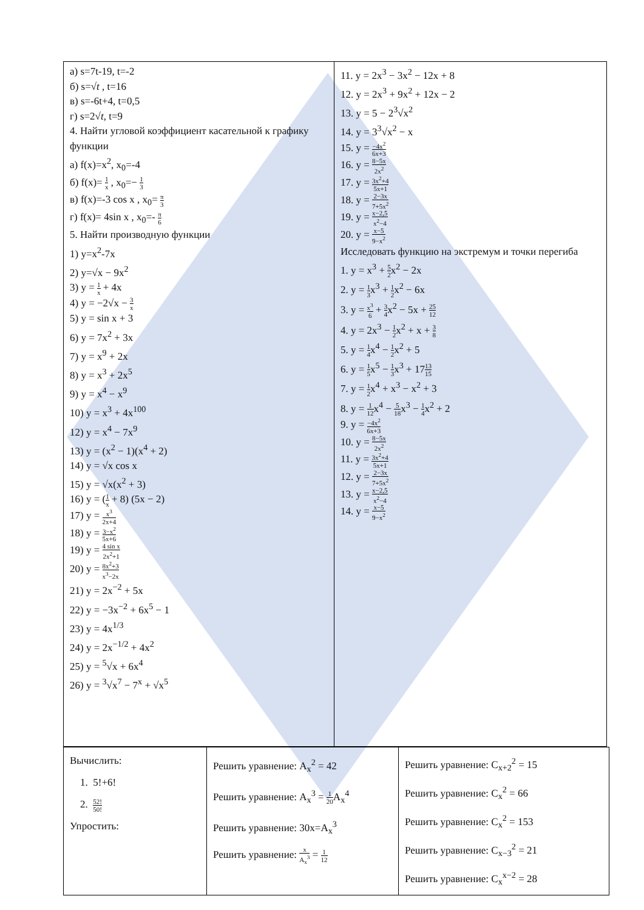| а) s=7t-19, t=-2 б) s=√ t , t=16 в) s=-6t+4, t=0,5 г) s=2√ t , t=9 4. Найти угловой коэффициент касательной к графику функции а) f(x)=x<sup>2</sup>, x<sub>0</sub>=-4 б) f(x)= 1 x , x<sub>0</sub>=− 1 3 в) f(x)=-3 cos x , x<sub>0</sub>= π 3 г) f(x)= 4sin x , x<sub>0</sub>=- π 6 5. Найти производную функции 1) y=x<sup>2</sup>-7x 2) y=√x − 9x<sup>2</sup> 3) y = 1 x + 4x 4) y = −2√x − 3 x 5) y = sin x + 3 6) y = 7x<sup>2</sup> + 3x 7) y = x<sup>9</sup> + 2x 8) y = x<sup>3</sup> + 2x<sup>5</sup> 9) y = x<sup>4</sup> − x<sup>9</sup> 10) y = x<sup>3</sup> + 4x<sup>100</sup> 12) y = x<sup>4</sup> − 7x<sup>9</sup> 13) y = (x<sup>2</sup> − 1)(x<sup>4</sup> + 2) 14) y = √x cos x 15) y = √x(x<sup>2</sup> + 3) 16) y = ( 1 x + 8) (5x − 2) 17) y = x<sup>3</sup> 2x+4 18) y = 3−x<sup>2</sup> 5x+6 19) y = 4 sin x 2x<sup>2</sup>+1 20) y = 8x<sup>2</sup>+3 x<sup>3</sup>−2x 21) y = 2x<sup>−2</sup> + 5x 22) y = −3x<sup>−2</sup> + 6x<sup>5</sup> − 1 23) y = 4x<sup>1/3</sup> 24) y = 2x<sup>−1/2</sup> + 4x<sup>2</sup> 25) y = <sup>5</sup>√x + 6x<sup>4</sup> 26) y = <sup>3</sup>√x<sup>7</sup> − 7<sup>x</sup> + √x<sup>5</sup> | 11. y = 2x<sup>3</sup> − 3x<sup>2</sup> − 12x + 8 12. y = 2x<sup>3</sup> + 9x<sup>2</sup> + 12x − 2 13. y = 5 − 2<sup>3</sup>√x<sup>2</sup> 14. y = 3<sup>3</sup>√x<sup>2</sup> − x 15. y = −4x<sup>2</sup> 6x+3 16. y = 8−5x 2x<sup>2</sup> 17. y = 3x<sup>2</sup>+4 5x+1 18. y = 2−3x 7+5x<sup>2</sup> 19. y = x−2,5 x<sup>2</sup>−4 20. y = x−5 9−x<sup>2</sup> Исследовать функцию на экстремум и точки перегиба 1. y = x<sup>3</sup> + 5 2 x<sup>2</sup> − 2x 2. y = 1 3 x<sup>3</sup> + 1 2 x<sup>2</sup> − 6x 3. y = x<sup>3</sup> 6 + 3 4 x<sup>2</sup> − 5x + 25 12 4. y = 2x<sup>3</sup> − 1 2 x<sup>2</sup> + x + 3 8 5. y = 1 4 x<sup>4</sup> − 1 2 x<sup>2</sup> + 5 6. y = 1 5 x<sup>5</sup> − 1 3 x<sup>3</sup> + 17 13 15 7. y = 1 2 x<sup>4</sup> + x<sup>3</sup> − x<sup>2</sup> + 3 8. y = 1 12 x<sup>4</sup> − 5 18 x<sup>3</sup> − 1 4 x<sup>2</sup> + 2 9. y = −4x<sup>2</sup> 6x+3 10. y = 8−5x 2x<sup>2</sup> 11. y = 3x<sup>2</sup>+4 5x+1 12. y = 2−3x 7+5x<sup>2</sup> 13. y = x−2,5 x<sup>2</sup>−4 14. y = x−5 9−x<sup>2</sup> |
| Вычислить: 1. 5!+6! 2. 52! 50! Упростить: | Решить уравнение: A<sub>x</sub><sup>2</sup> = 42 Решить уравнение: A<sub>x</sub><sup>3</sup> = 1 20 A<sub>x</sub><sup>4</sup> Решить уравнение: 30x=A<sub>x</sub><sup>3</sup> Решить уравнение: x A<sub>x</sub><sup>3</sup> = 1 12 | Решить уравнение: C<sub>x+2</sub><sup>2</sup> = 15 Решить уравнение: C<sub>x</sub><sup>2</sup> = 66 Решить уравнение: C<sub>x</sub><sup>2</sup> = 153 Решить уравнение: C<sub>x−3</sub><sup>2</sup> = 21 Решить уравнение: C<sub>x</sub><sup>x−2</sup> = 28 |